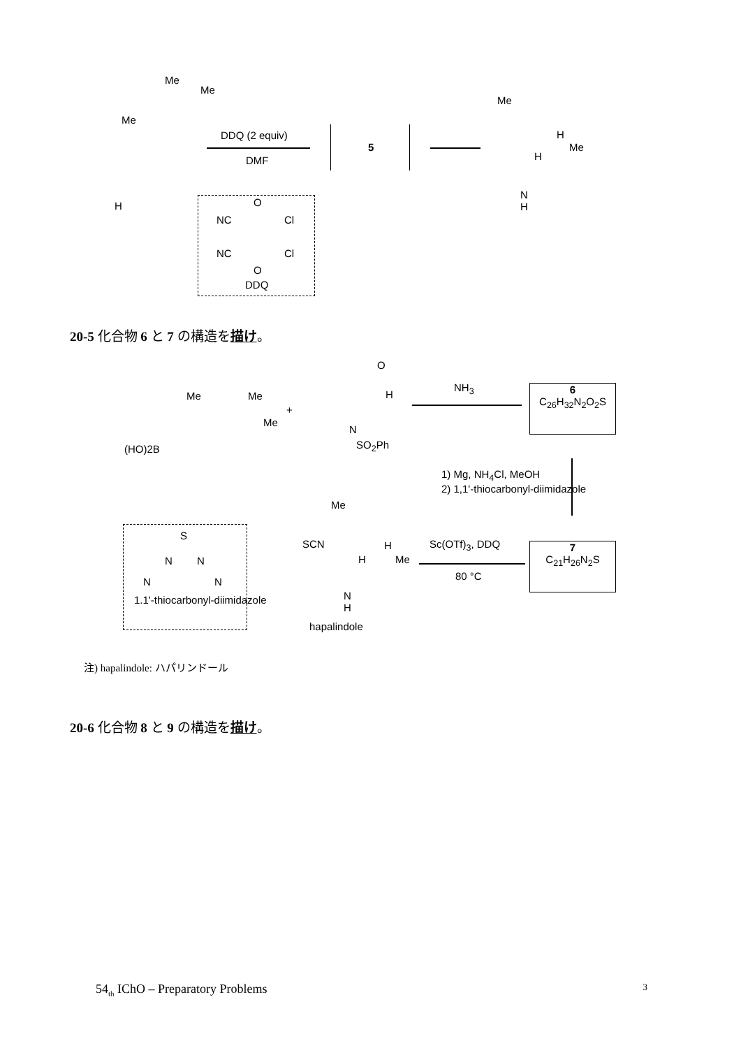Me
Me
Me
H
DDQ (2 equiv)
DMF
5
Me
H
Me
H
N
H
NC Cl
NC Cl
O
O
DDQ
20-5 化合物 6 と 7 の構造を描け。
O
H Me Me
Me
+
(HO)2B
N
SO<sub>2</sub>Ph
NH<sub>3</sub>
6
C<sub>26</sub>H<sub>32</sub>N<sub>2</sub>O<sub>2</sub>S
1) Mg, NH<sub>4</sub>Cl, MeOH
2) 1,1'-thiocarbonyl-diimidazole
7
C<sub>21</sub>H<sub>26</sub>N<sub>2</sub>S
Sc(OTf)<sub>3</sub>, DDQ
80 °C
Me
SCN H
Me H
N
H
hapalindole
S
N N
N N
1.1'-thiocarbonyl-diimidazole
注) hapalindole: ハパリンドール
20-6 化合物 8 と 9 の構造を描け。
54<sub>th</sub> IChO – Preparatory Problems 3